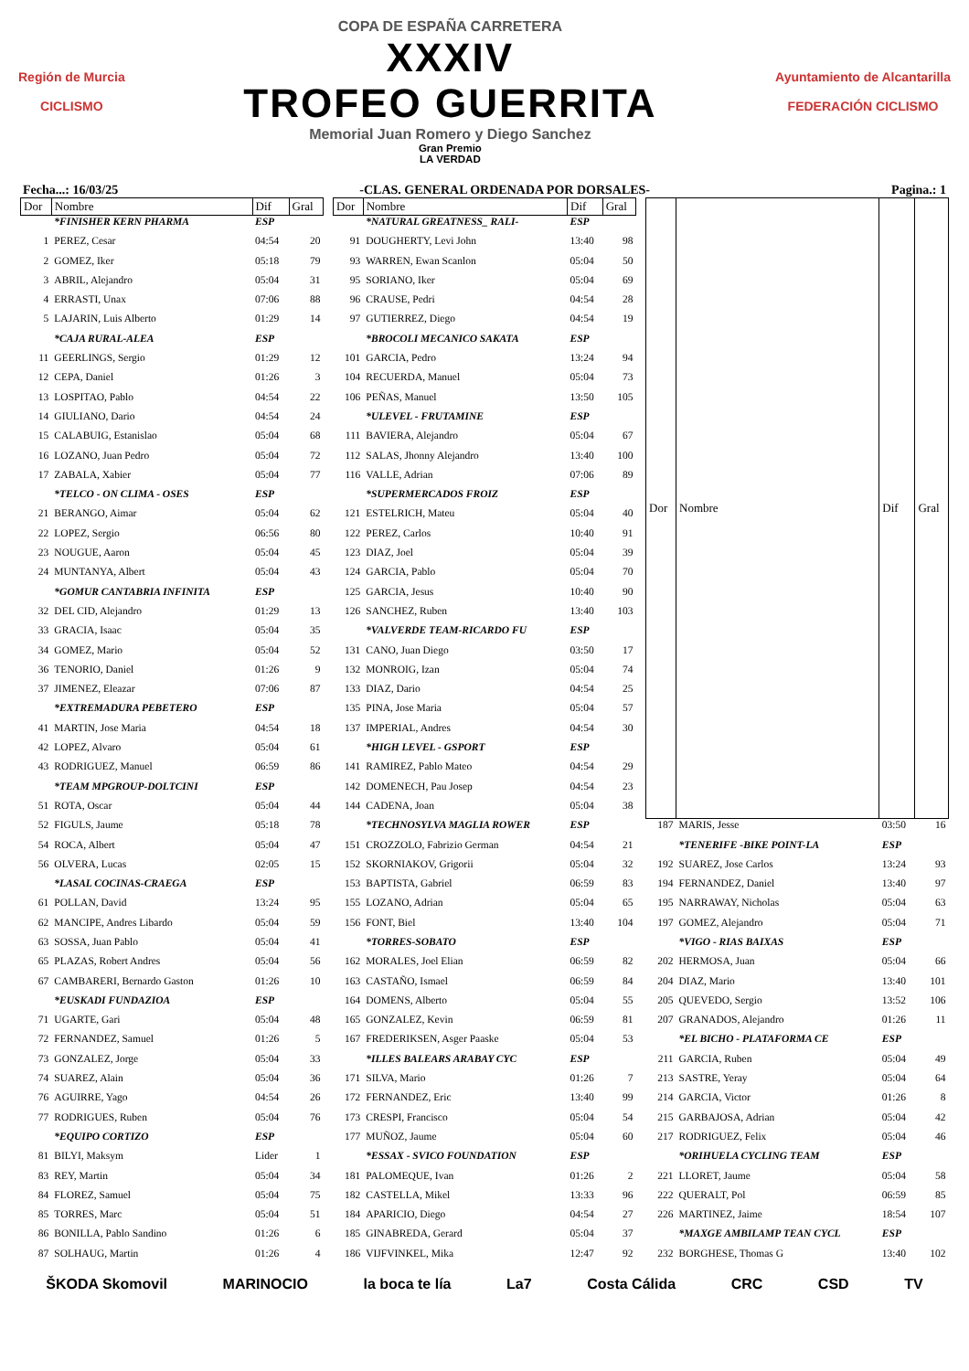Región de Murcia
CICLISMO
COPA DE ESPAÑA CARRETERA
XXXIV
TROFEO GUERRITA
Memorial Juan Romero y Diego Sanchez
Gran Premio
LA VERDAD
Ayuntamiento de Alcantarilla
FEDERACIÓN CICLISMO
Fecha...: 16/03/25 -CLAS. GENERAL ORDENADA POR DORSALES- Pagina.: 1
| Dor | Nombre | Dif | Gral |
| --- | --- | --- | --- |
| | *FINISHER KERN PHARMA | ESP | |
| 1 | PEREZ, Cesar | 04:54 | 20 |
| 2 | GOMEZ, Iker | 05:18 | 79 |
| 3 | ABRIL, Alejandro | 05:04 | 31 |
| 4 | ERRASTI, Unax | 07:06 | 88 |
| 5 | LAJARIN, Luis Alberto | 01:29 | 14 |
| | *CAJA RURAL-ALEA | ESP | |
| 11 | GEERLINGS, Sergio | 01:29 | 12 |
| 12 | CEPA, Daniel | 01:26 | 3 |
| 13 | LOSPITAO, Pablo | 04:54 | 22 |
| 14 | GIULIANO, Dario | 04:54 | 24 |
| 15 | CALABUIG, Estanislao | 05:04 | 68 |
| 16 | LOZANO, Juan Pedro | 05:04 | 72 |
| 17 | ZABALA, Xabier | 05:04 | 77 |
| | *TELCO - ON CLIMA - OSES | ESP | |
| 21 | BERANGO, Aimar | 05:04 | 62 |
| 22 | LOPEZ, Sergio | 06:56 | 80 |
| 23 | NOUGUE, Aaron | 05:04 | 45 |
| 24 | MUNTANYA, Albert | 05:04 | 43 |
| | *GOMUR CANTABRIA INFINITA | ESP | |
| 32 | DEL CID, Alejandro | 01:29 | 13 |
| 33 | GRACIA, Isaac | 05:04 | 35 |
| 34 | GOMEZ, Mario | 05:04 | 52 |
| 36 | TENORIO, Daniel | 01:26 | 9 |
| 37 | JIMENEZ, Eleazar | 07:06 | 87 |
| | *EXTREMADURA PEBETERO | ESP | |
| 41 | MARTIN, Jose Maria | 04:54 | 18 |
| 42 | LOPEZ, Alvaro | 05:04 | 61 |
| 43 | RODRIGUEZ, Manuel | 06:59 | 86 |
| | *TEAM MPGROUP-DOLTCINI | ESP | |
| 51 | ROTA, Oscar | 05:04 | 44 |
| 52 | FIGULS, Jaume | 05:18 | 78 |
| 54 | ROCA, Albert | 05:04 | 47 |
| 56 | OLVERA, Lucas | 02:05 | 15 |
| | *LASAL COCINAS-CRAEGA | ESP | |
| 61 | POLLAN, David | 13:24 | 95 |
| 62 | MANCIPE, Andres Libardo | 05:04 | 59 |
| 63 | SOSSA, Juan Pablo | 05:04 | 41 |
| 65 | PLAZAS, Robert Andres | 05:04 | 56 |
| 67 | CAMBARERI, Bernardo Gaston | 01:26 | 10 |
| | *EUSKADI FUNDAZIOA | ESP | |
| 71 | UGARTE, Gari | 05:04 | 48 |
| 72 | FERNANDEZ, Samuel | 01:26 | 5 |
| 73 | GONZALEZ, Jorge | 05:04 | 33 |
| 74 | SUAREZ, Alain | 05:04 | 36 |
| 76 | AGUIRRE, Yago | 04:54 | 26 |
| 77 | RODRIGUES, Ruben | 05:04 | 76 |
| | *EQUIPO CORTIZO | ESP | |
| 81 | BILYI, Maksym | Lider | 1 |
| 83 | REY, Martin | 05:04 | 34 |
| 84 | FLOREZ, Samuel | 05:04 | 75 |
| 85 | TORRES, Marc | 05:04 | 51 |
| 86 | BONILLA, Pablo Sandino | 01:26 | 6 |
| 87 | SOLHAUG, Martin | 01:26 | 4 |
| Dor | Nombre | Dif | Gral |
| --- | --- | --- | --- |
| | *NATURAL GREATNESS_ RALI- | ESP | |
| 91 | DOUGHERTY, Levi John | 13:40 | 98 |
| 93 | WARREN, Ewan Scanlon | 05:04 | 50 |
| 95 | SORIANO, Iker | 05:04 | 69 |
| 96 | CRAUSE, Pedri | 04:54 | 28 |
| 97 | GUTIERREZ, Diego | 04:54 | 19 |
| | *BROCOLI MECANICO SAKATA | ESP | |
| 101 | GARCIA, Pedro | 13:24 | 94 |
| 104 | RECUERDA, Manuel | 05:04 | 73 |
| 106 | PEÑAS, Manuel | 13:50 | 105 |
| | *ULEVEL - FRUTAMINE | ESP | |
| 111 | BAVIERA, Alejandro | 05:04 | 67 |
| 112 | SALAS, Jhonny Alejandro | 13:40 | 100 |
| 116 | VALLE, Adrian | 07:06 | 89 |
| | *SUPERMERCADOS FROIZ | ESP | |
| 121 | ESTELRICH, Mateu | 05:04 | 40 |
| 122 | PEREZ, Carlos | 10:40 | 91 |
| 123 | DIAZ, Joel | 05:04 | 39 |
| 124 | GARCIA, Pablo | 05:04 | 70 |
| 125 | GARCIA, Jesus | 10:40 | 90 |
| 126 | SANCHEZ, Ruben | 13:40 | 103 |
| | *VALVERDE TEAM-RICARDO FU | ESP | |
| 131 | CANO, Juan Diego | 03:50 | 17 |
| 132 | MONROIG, Izan | 05:04 | 74 |
| 133 | DIAZ, Dario | 04:54 | 25 |
| 135 | PINA, Jose Maria | 05:04 | 57 |
| 137 | IMPERIAL, Andres | 04:54 | 30 |
| | *HIGH LEVEL - GSPORT | ESP | |
| 141 | RAMIREZ, Pablo Mateo | 04:54 | 29 |
| 142 | DOMENECH, Pau Josep | 04:54 | 23 |
| 144 | CADENA, Joan | 05:04 | 38 |
| | *TECHNOSYLVA MAGLIA ROWER | ESP | |
| 151 | CROZZOLO, Fabrizio German | 04:54 | 21 |
| 152 | SKORNIAKOV, Grigorii | 05:04 | 32 |
| 153 | BAPTISTA, Gabriel | 06:59 | 83 |
| 155 | LOZANO, Adrian | 05:04 | 65 |
| 156 | FONT, Biel | 13:40 | 104 |
| | *TORRES-SOBATO | ESP | |
| 162 | MORALES, Joel Elian | 06:59 | 82 |
| 163 | CASTAÑO, Ismael | 06:59 | 84 |
| 164 | DOMENS, Alberto | 05:04 | 55 |
| 165 | GONZALEZ, Kevin | 06:59 | 81 |
| 167 | FREDERIKSEN, Asger Paaske | 05:04 | 53 |
| | *ILLES BALEARS ARABAY CYC | ESP | |
| 171 | SILVA, Mario | 01:26 | 7 |
| 172 | FERNANDEZ, Eric | 13:40 | 99 |
| 173 | CRESPI, Francisco | 05:04 | 54 |
| 177 | MUÑOZ, Jaume | 05:04 | 60 |
| | *ESSAX - SVICO FOUNDATION | ESP | |
| 181 | PALOMEQUE, Ivan | 01:26 | 2 |
| 182 | CASTELLA, Mikel | 13:33 | 96 |
| 184 | APARICIO, Diego | 04:54 | 27 |
| 185 | GINABREDA, Gerard | 05:04 | 37 |
| 186 | VIJFVINKEL, Mika | 12:47 | 92 |
| Dor | Nombre | Dif | Gral |
| --- | --- | --- | --- |
| 187 | MARIS, Jesse | 03:50 | 16 |
| | *TENERIFE -BIKE POINT-LA | ESP | |
| 192 | SUAREZ, Jose Carlos | 13:24 | 93 |
| 194 | FERNANDEZ, Daniel | 13:40 | 97 |
| 195 | NARRAWAY, Nicholas | 05:04 | 63 |
| 197 | GOMEZ, Alejandro | 05:04 | 71 |
| | *VIGO - RIAS BAIXAS | ESP | |
| 202 | HERMOSA, Juan | 05:04 | 66 |
| 204 | DIAZ, Mario | 13:40 | 101 |
| 205 | QUEVEDO, Sergio | 13:52 | 106 |
| 207 | GRANADOS, Alejandro | 01:26 | 11 |
| | *EL BICHO - PLATAFORMA CE | ESP | |
| 211 | GARCIA, Ruben | 05:04 | 49 |
| 213 | SASTRE, Yeray | 05:04 | 64 |
| 214 | GARCIA, Victor | 01:26 | 8 |
| 215 | GARBAJOSA, Adrian | 05:04 | 42 |
| 217 | RODRIGUEZ, Felix | 05:04 | 46 |
| | *ORIHUELA CYCLING TEAM | ESP | |
| 221 | LLORET, Jaume | 05:04 | 58 |
| 222 | QUERALT, Pol | 06:59 | 85 |
| 226 | MARTINEZ, Jaime | 18:54 | 107 |
| | *MAXGE AMBILAMP TEAN CYCL | ESP | |
| 232 | BORGHESE, Thomas G | 13:40 | 102 |
ŠKODA Skomovil MARINOCIO la boca te lía La7 Costa Cálida CRC CSD TV